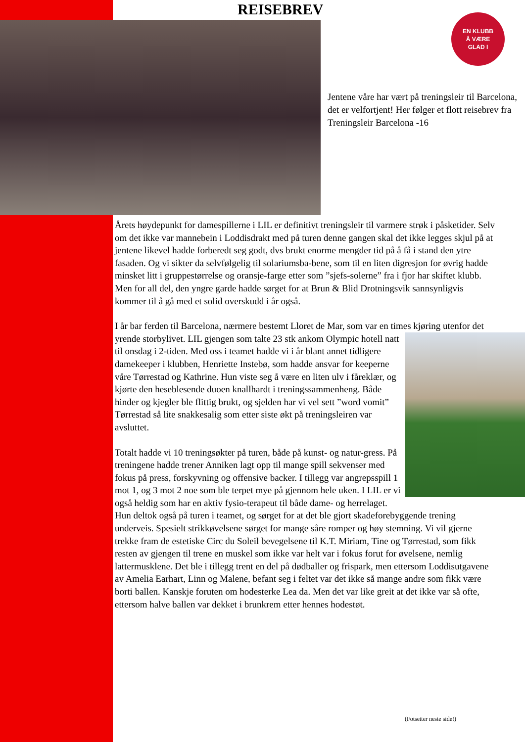REISEBREV
EN KLUBB
Å VÆRE
GLAD I
Jentene våre har vært på treningsleir til Barcelona, det er velfortjent! Her følger et flott reisebrev fra Treningsleir Barcelona -16
Årets høydepunkt for damespillerne i LIL er definitivt treningsleir til varmere strøk i påsketider. Selv om det ikke var mannebein i Loddisdrakt med på turen denne gangen skal det ikke legges skjul på at jentene likevel hadde forberedt seg godt, dvs brukt enorme mengder tid på å få i stand den ytre fasaden. Og vi sikter da selvfølgelig til solariumsba-bene, som til en liten digresjon for øvrig hadde minsket litt i gruppestørrelse og oransje-farge etter som ”sjefs-solerne” fra i fjor har skiftet klubb. Men for all del, den yngre garde hadde sørget for at Brun & Blid Drotningsvik sannsynligvis kommer til å gå med et solid overskudd i år også.
I år bar ferden til Barcelona, nærmere bestemt Lloret de Mar, som var en times kjøring utenfor det yrende storbylivet. LIL gjengen som talte 23 stk ankom Olympic hotell natt til onsdag i 2-tiden. Med oss i teamet hadde vi i år blant annet tidligere damekeeper i klubben, Henriette Instebø, som hadde ansvar for keeperne våre Tørrestad og Kathrine. Hun viste seg å være en liten ulv i fåreklær, og kjørte den heseblesende duoen knallhardt i treningssammenheng. Både hinder og kjegler ble flittig brukt, og sjelden har vi vel sett ”word vomit” Tørrestad så lite snakkesalig som etter siste økt på treningsleiren var avsluttet.
Totalt hadde vi 10 treningsøkter på turen, både på kunst- og natur-gress. På treningene hadde trener Anniken lagt opp til mange spill sekvenser med fokus på press, forskyvning og offensive backer. I tillegg var angrepsspill 1 mot 1, og 3 mot 2 noe som ble terpet mye på gjennom hele uken. I LIL er vi også heldig som har en aktiv fysio-terapeut til både dame- og herrelaget. Hun deltok også på turen i teamet, og sørget for at det ble gjort skadeforebyggende trening underveis. Spesielt strikkøvelsene sørget for mange såre romper og høy stemning. Vi vil gjerne trekke fram de estetiske Circ du Soleil bevegelsene til K.T. Miriam, Tine og Tørrestad, som fikk resten av gjengen til trene en muskel som ikke var helt var i fokus forut for øvelsene, nemlig lattermusklene. Det ble i tillegg trent en del på dødballer og frispark, men ettersom Loddisutgavene av Amelia Earhart, Linn og Malene, befant seg i feltet var det ikke så mange andre som fikk være borti ballen. Kanskje foruten om hodesterke Lea da. Men det var like greit at det ikke var så ofte, ettersom halve ballen var dekket i brunkrem etter hennes hodestøt.
(Fotsetter neste side!)